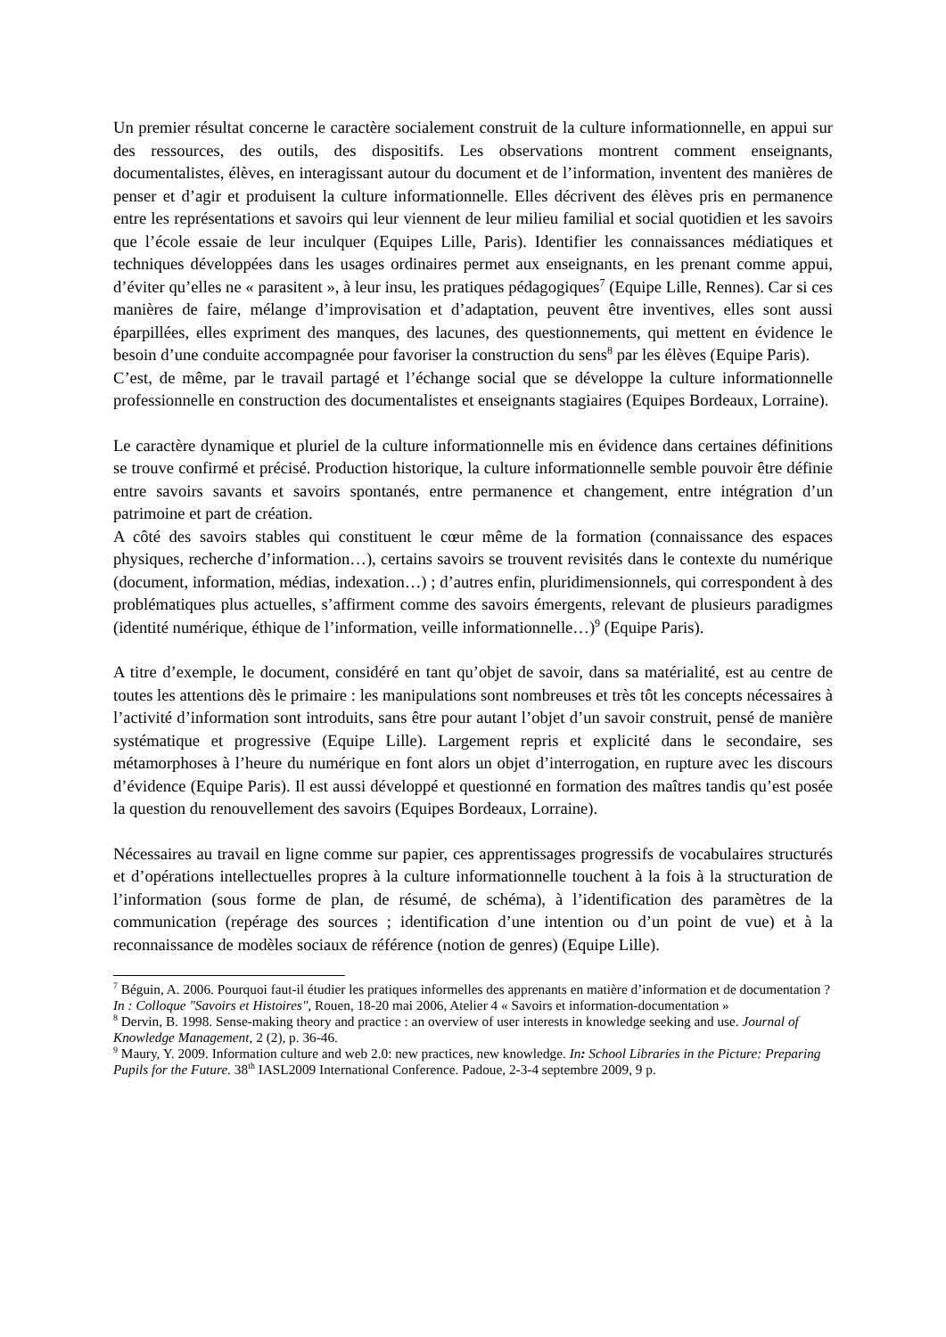Un premier résultat concerne le caractère socialement construit de la culture informationnelle, en appui sur des ressources, des outils, des dispositifs. Les observations montrent comment enseignants, documentalistes, élèves, en interagissant autour du document et de l’information, inventent des manières de penser et d’agir et produisent la culture informationnelle. Elles décrivent des élèves pris en permanence entre les représentations et savoirs qui leur viennent de leur milieu familial et social quotidien et les savoirs que l’école essaie de leur inculquer (Equipes Lille, Paris). Identifier les connaissances médiatiques et techniques développées dans les usages ordinaires permet aux enseignants, en les prenant comme appui, d’éviter qu’elles ne « parasitent », à leur insu, les pratiques pédagogiques<sup>7</sup> (Equipe Lille, Rennes). Car si ces manières de faire, mélange d’improvisation et d’adaptation, peuvent être inventives, elles sont aussi éparpillées, elles expriment des manques, des lacunes, des questionnements, qui mettent en évidence le besoin d’une conduite accompagnée pour favoriser la construction du sens<sup>8</sup> par les élèves (Equipe Paris).
C’est, de même, par le travail partagé et l’échange social que se développe la culture informationnelle professionnelle en construction des documentalistes et enseignants stagiaires (Equipes Bordeaux, Lorraine).
Le caractère dynamique et pluriel de la culture informationnelle mis en évidence dans certaines définitions se trouve confirmé et précisé. Production historique, la culture informationnelle semble pouvoir être définie entre savoirs savants et savoirs spontanés, entre permanence et changement, entre intégration d’un patrimoine et part de création.
A côté des savoirs stables qui constituent le cœur même de la formation (connaissance des espaces physiques, recherche d’information…), certains savoirs se trouvent revisités dans le contexte du numérique (document, information, médias, indexation…) ; d’autres enfin, pluridimensionnels, qui correspondent à des problématiques plus actuelles, s’affirment comme des savoirs émergents, relevant de plusieurs paradigmes (identité numérique, éthique de l’information, veille informationnelle…)<sup>9</sup> (Equipe Paris).
A titre d’exemple, le document, considéré en tant qu’objet de savoir, dans sa matérialité, est au centre de toutes les attentions dès le primaire : les manipulations sont nombreuses et très tôt les concepts nécessaires à l’activité d’information sont introduits, sans être pour autant l’objet d’un savoir construit, pensé de manière systématique et progressive (Equipe Lille). Largement repris et explicité dans le secondaire, ses métamorphoses à l’heure du numérique en font alors un objet d’interrogation, en rupture avec les discours d’évidence (Equipe Paris). Il est aussi développé et questionné en formation des maîtres tandis qu’est posée la question du renouvellement des savoirs (Equipes Bordeaux, Lorraine).
Nécessaires au travail en ligne comme sur papier, ces apprentissages progressifs de vocabulaires structurés et d’opérations intellectuelles propres à la culture informationnelle touchent à la fois à la structuration de l’information (sous forme de plan, de résumé, de schéma), à l’identification des paramètres de la communication (repérage des sources ; identification d’une intention ou d’un point de vue) et à la reconnaissance de modèles sociaux de référence (notion de genres) (Equipe Lille).
<sup>7</sup> Béguin, A. 2006. Pourquoi faut-il étudier les pratiques informelles des apprenants en matière d’information et de documentation ? In : Colloque "Savoirs et Histoires", Rouen, 18-20 mai 2006, Atelier 4 « Savoirs et information-documentation »
<sup>8</sup> Dervin, B. 1998. Sense-making theory and practice : an overview of user interests in knowledge seeking and use. Journal of Knowledge Management, 2 (2), p. 36-46.
<sup>9</sup> Maury, Y. 2009. Information culture and web 2.0: new practices, new knowledge. In: School Libraries in the Picture: Preparing Pupils for the Future. 38<sup>th</sup> IASL2009 International Conference. Padoue, 2-3-4 septembre 2009, 9 p.